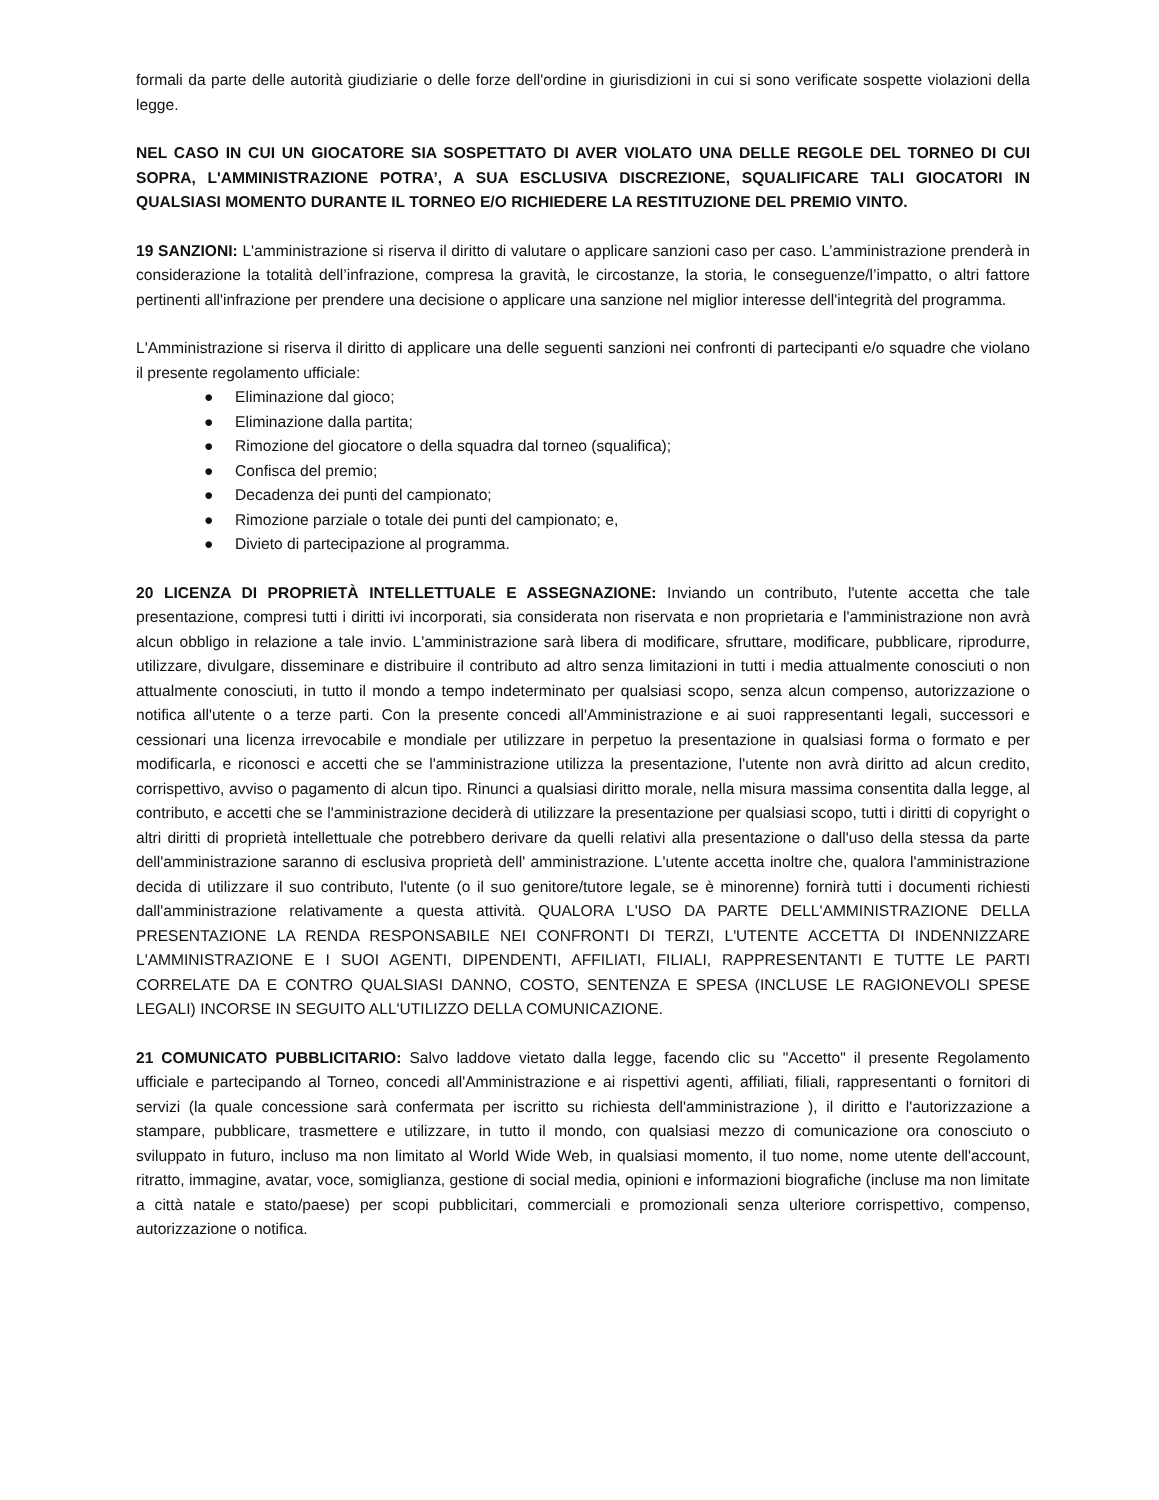formali da parte delle autorità giudiziarie o delle forze dell'ordine in giurisdizioni in cui si sono verificate sospette violazioni della legge.
NEL CASO IN CUI UN GIOCATORE SIA SOSPETTATO DI AVER VIOLATO UNA DELLE REGOLE DEL TORNEO DI CUI SOPRA, L'AMMINISTRAZIONE POTRA’, A SUA ESCLUSIVA DISCREZIONE, SQUALIFICARE TALI GIOCATORI IN QUALSIASI MOMENTO DURANTE IL TORNEO E/O RICHIEDERE LA RESTITUZIONE DEL PREMIO VINTO.
19 SANZIONI: L'amministrazione si riserva il diritto di valutare o applicare sanzioni caso per caso. L’amministrazione prenderà in considerazione la totalità dell’infrazione, compresa la gravità, le circostanze, la storia, le conseguenze/l’impatto, o altri fattore pertinenti all'infrazione per prendere una decisione o applicare una sanzione nel miglior interesse dell'integrità del programma.
L'Amministrazione si riserva il diritto di applicare una delle seguenti sanzioni nei confronti di partecipanti e/o squadre che violano il presente regolamento ufficiale:
● Eliminazione dal gioco;
● Eliminazione dalla partita;
● Rimozione del giocatore o della squadra dal torneo (squalifica);
● Confisca del premio;
● Decadenza dei punti del campionato;
● Rimozione parziale o totale dei punti del campionato; e,
● Divieto di partecipazione al programma.
20 LICENZA DI PROPRIETÀ INTELLETTUALE E ASSEGNAZIONE: Inviando un contributo, l'utente accetta che tale presentazione, compresi tutti i diritti ivi incorporati, sia considerata non riservata e non proprietaria e l'amministrazione non avrà alcun obbligo in relazione a tale invio. L'amministrazione sarà libera di modificare, sfruttare, modificare, pubblicare, riprodurre, utilizzare, divulgare, disseminare e distribuire il contributo ad altro senza limitazioni in tutti i media attualmente conosciuti o non attualmente conosciuti, in tutto il mondo a tempo indeterminato per qualsiasi scopo, senza alcun compenso, autorizzazione o notifica all'utente o a terze parti. Con la presente concedi all'Amministrazione e ai suoi rappresentanti legali, successori e cessionari una licenza irrevocabile e mondiale per utilizzare in perpetuo la presentazione in qualsiasi forma o formato e per modificarla, e riconosci e accetti che se l'amministrazione utilizza la presentazione, l'utente non avrà diritto ad alcun credito, corrispettivo, avviso o pagamento di alcun tipo. Rinunci a qualsiasi diritto morale, nella misura massima consentita dalla legge, al contributo, e accetti che se l'amministrazione deciderà di utilizzare la presentazione per qualsiasi scopo, tutti i diritti di copyright o altri diritti di proprietà intellettuale che potrebbero derivare da quelli relativi alla presentazione o dall'uso della stessa da parte dell'amministrazione saranno di esclusiva proprietà dell' amministrazione. L'utente accetta inoltre che, qualora l'amministrazione decida di utilizzare il suo contributo, l'utente (o il suo genitore/tutore legale, se è minorenne) fornirà tutti i documenti richiesti dall'amministrazione relativamente a questa attività. QUALORA L'USO DA PARTE DELL'AMMINISTRAZIONE DELLA PRESENTAZIONE LA RENDA RESPONSABILE NEI CONFRONTI DI TERZI, L'UTENTE ACCETTA DI INDENNIZZARE L'AMMINISTRAZIONE E I SUOI AGENTI, DIPENDENTI, AFFILIATI, FILIALI, RAPPRESENTANTI E TUTTE LE PARTI CORRELATE DA E CONTRO QUALSIASI DANNO, COSTO, SENTENZA E SPESA (INCLUSE LE RAGIONEVOLI SPESE LEGALI) INCORSE IN SEGUITO ALL'UTILIZZO DELLA COMUNICAZIONE.
21 COMUNICATO PUBBLICITARIO: Salvo laddove vietato dalla legge, facendo clic su "Accetto" il presente Regolamento ufficiale e partecipando al Torneo, concedi all'Amministrazione e ai rispettivi agenti, affiliati, filiali, rappresentanti o fornitori di servizi (la quale concessione sarà confermata per iscritto su richiesta dell'amministrazione ), il diritto e l'autorizzazione a stampare, pubblicare, trasmettere e utilizzare, in tutto il mondo, con qualsiasi mezzo di comunicazione ora conosciuto o sviluppato in futuro, incluso ma non limitato al World Wide Web, in qualsiasi momento, il tuo nome, nome utente dell'account, ritratto, immagine, avatar, voce, somiglianza, gestione di social media, opinioni e informazioni biografiche (incluse ma non limitate a città natale e stato/paese) per scopi pubblicitari, commerciali e promozionali senza ulteriore corrispettivo, compenso, autorizzazione o notifica.